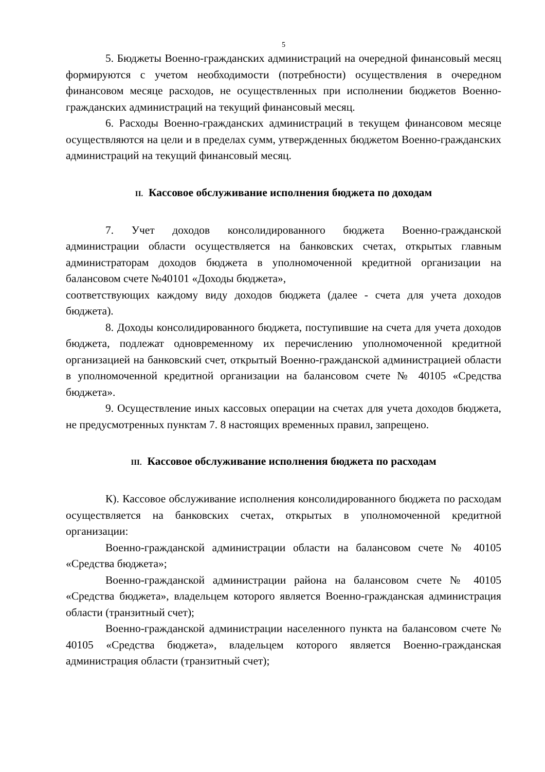5
5. Бюджеты Военно-гражданских администраций на очередной финансовый месяц формируются с учетом необходимости (потребности) осуществления в очередном финансовом месяце расходов, не осуществленных при исполнении бюджетов Военно-гражданских администраций на текущий финансовый месяц.
6. Расходы Военно-гражданских администраций в текущем финансовом месяце осуществляются на цели и в пределах сумм, утвержденных бюджетом Военно-гражданских администраций на текущий финансовый месяц.
II. Кассовое обслуживание исполнения бюджета по доходам
7. Учет доходов консолидированного бюджета Военно-гражданской администрации области осуществляется на банковских счетах, открытых главным администраторам доходов бюджета в уполномоченной кредитной организации на балансовом счете №40101 «Доходы бюджета»,
соответствующих каждому виду доходов бюджета (далее - счета для учета доходов бюджета).
8. Доходы консолидированного бюджета, поступившие на счета для учета доходов бюджета, подлежат одновременному их перечислению уполномоченной кредитной организацией на банковский счет, открытый Военно-гражданской администрацией области в уполномоченной кредитной организации на балансовом счете № 40105 «Средства бюджета».
9. Осуществление иных кассовых операции на счетах для учета доходов бюджета, не предусмотренных пунктам 7. 8 настоящих временных правил, запрещено.
III. Кассовое обслуживание исполнения бюджета по расходам
К). Кассовое обслуживание исполнения консолидированного бюджета по расходам осуществляется на банковских счетах, открытых в уполномоченной кредитной организации:
Военно-гражданской администрации области на балансовом счете № 40105 «Средства бюджета»;
Военно-гражданской администрации района на балансовом счете № 40105 «Средства бюджета», владельцем которого является Военно-гражданская администрация области (транзитный счет);
Военно-гражданской администрации населенного пункта на балансовом счете № 40105 «Средства бюджета», владельцем которого является Военно-гражданская администрация области (транзитный счет);